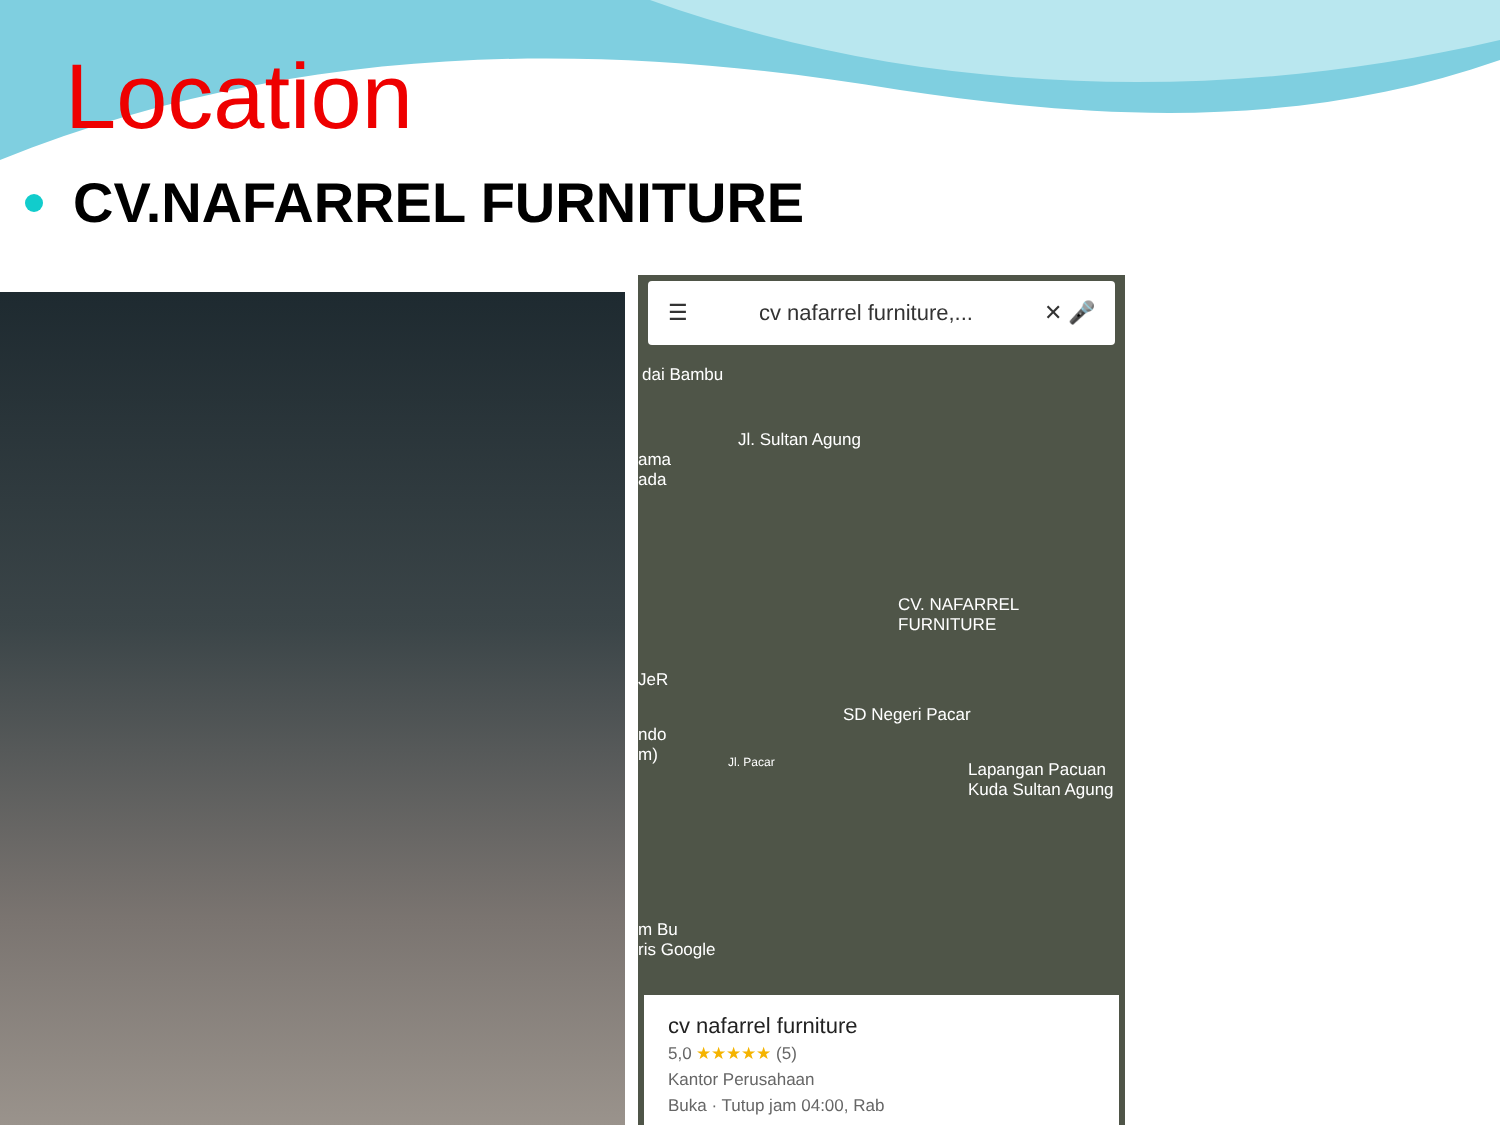Location
CV.NAFARREL FURNITURE
☰ cv nafarrel furniture,... ✕ 🎤
dai Bambu
Jl. Sultan Agung
ama
ada
CV. NAFARREL
FURNITURE
JeR
SD Negeri Pacar
ndo
m)
Jl. Pacar
Lapangan Pacuan
Kuda Sultan Agung
m Bu
ris Google
cv nafarrel furniture
5,0 ★★★★★ (5)
Kantor Perusahaan
Buka · Tutup jam 04:00, Rab